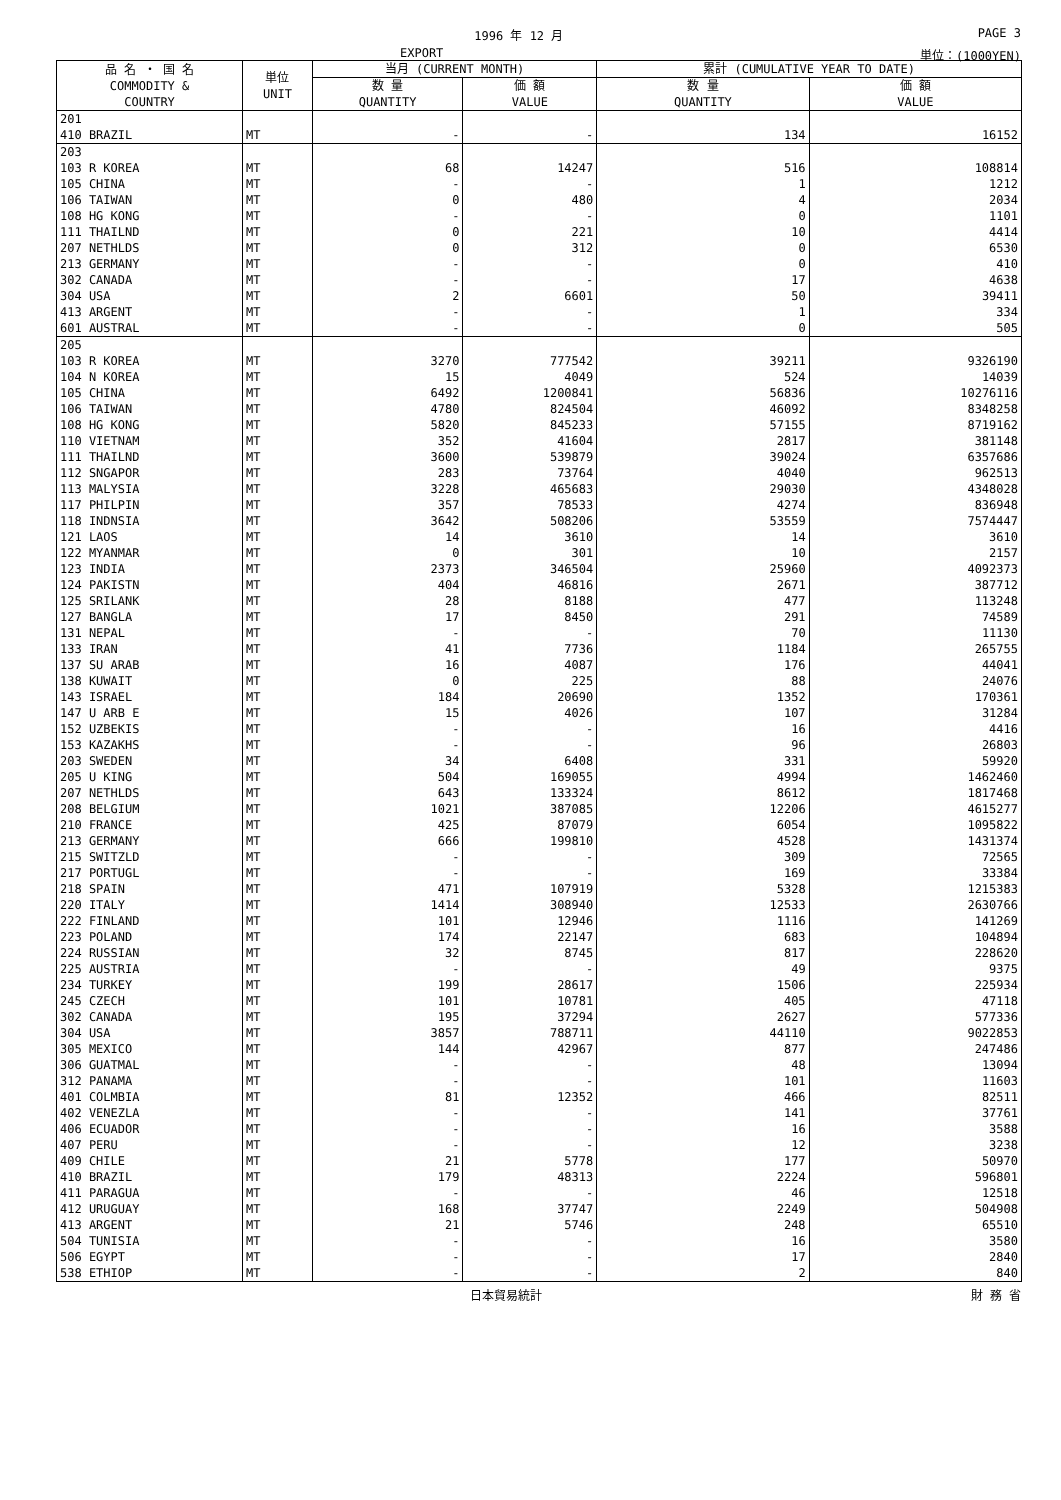1996 年 12 月 PAGE 3
EXPORT 単位：(1000YEN)
| 品 名 ・ 国 名 COMMODITY & COUNTRY | 単位 UNIT | 当月 (CURRENT MONTH) | | 累計 (CUMULATIVE YEAR TO DATE) | |
| --- | --- | --- | --- | --- | --- |
| | | 数 量 QUANTITY | 価 額 VALUE | 数 量 QUANTITY | 価 額 VALUE |
| 201 | | | | | |
| 410 BRAZIL | MT | - | - | 134 | 16152 |
| 203 | | | | | |
| 103 R KOREA | MT | 68 | 14247 | 516 | 108814 |
| 105 CHINA | MT | - | - | 1 | 1212 |
| 106 TAIWAN | MT | 0 | 480 | 4 | 2034 |
| 108 HG KONG | MT | - | - | 0 | 1101 |
| 111 THAILND | MT | 0 | 221 | 10 | 4414 |
| 207 NETHLDS | MT | 0 | 312 | 0 | 6530 |
| 213 GERMANY | MT | - | - | 0 | 410 |
| 302 CANADA | MT | - | - | 17 | 4638 |
| 304 USA | MT | 2 | 6601 | 50 | 39411 |
| 413 ARGENT | MT | - | - | 1 | 334 |
| 601 AUSTRAL | MT | - | - | 0 | 505 |
| 205 | | | | | |
| 103 R KOREA | MT | 3270 | 777542 | 39211 | 9326190 |
| 104 N KOREA | MT | 15 | 4049 | 524 | 14039 |
| 105 CHINA | MT | 6492 | 1200841 | 56836 | 10276116 |
| 106 TAIWAN | MT | 4780 | 824504 | 46092 | 8348258 |
| 108 HG KONG | MT | 5820 | 845233 | 57155 | 8719162 |
| 110 VIETNAM | MT | 352 | 41604 | 2817 | 381148 |
| 111 THAILND | MT | 3600 | 539879 | 39024 | 6357686 |
| 112 SNGAPOR | MT | 283 | 73764 | 4040 | 962513 |
| 113 MALYSIA | MT | 3228 | 465683 | 29030 | 4348028 |
| 117 PHILPIN | MT | 357 | 78533 | 4274 | 836948 |
| 118 INDNSIA | MT | 3642 | 508206 | 53559 | 7574447 |
| 121 LAOS | MT | 14 | 3610 | 14 | 3610 |
| 122 MYANMAR | MT | 0 | 301 | 10 | 2157 |
| 123 INDIA | MT | 2373 | 346504 | 25960 | 4092373 |
| 124 PAKISTN | MT | 404 | 46816 | 2671 | 387712 |
| 125 SRILANK | MT | 28 | 8188 | 477 | 113248 |
| 127 BANGLA | MT | 17 | 8450 | 291 | 74589 |
| 131 NEPAL | MT | - | - | 70 | 11130 |
| 133 IRAN | MT | 41 | 7736 | 1184 | 265755 |
| 137 SU ARAB | MT | 16 | 4087 | 176 | 44041 |
| 138 KUWAIT | MT | 0 | 225 | 88 | 24076 |
| 143 ISRAEL | MT | 184 | 20690 | 1352 | 170361 |
| 147 U ARB E | MT | 15 | 4026 | 107 | 31284 |
| 152 UZBEKIS | MT | - | - | 16 | 4416 |
| 153 KAZAKHS | MT | - | - | 96 | 26803 |
| 203 SWEDEN | MT | 34 | 6408 | 331 | 59920 |
| 205 U KING | MT | 504 | 169055 | 4994 | 1462460 |
| 207 NETHLDS | MT | 643 | 133324 | 8612 | 1817468 |
| 208 BELGIUM | MT | 1021 | 387085 | 12206 | 4615277 |
| 210 FRANCE | MT | 425 | 87079 | 6054 | 1095822 |
| 213 GERMANY | MT | 666 | 199810 | 4528 | 1431374 |
| 215 SWITZLD | MT | - | - | 309 | 72565 |
| 217 PORTUGL | MT | - | - | 169 | 33384 |
| 218 SPAIN | MT | 471 | 107919 | 5328 | 1215383 |
| 220 ITALY | MT | 1414 | 308940 | 12533 | 2630766 |
| 222 FINLAND | MT | 101 | 12946 | 1116 | 141269 |
| 223 POLAND | MT | 174 | 22147 | 683 | 104894 |
| 224 RUSSIAN | MT | 32 | 8745 | 817 | 228620 |
| 225 AUSTRIA | MT | - | - | 49 | 9375 |
| 234 TURKEY | MT | 199 | 28617 | 1506 | 225934 |
| 245 CZECH | MT | 101 | 10781 | 405 | 47118 |
| 302 CANADA | MT | 195 | 37294 | 2627 | 577336 |
| 304 USA | MT | 3857 | 788711 | 44110 | 9022853 |
| 305 MEXICO | MT | 144 | 42967 | 877 | 247486 |
| 306 GUATMAL | MT | - | - | 48 | 13094 |
| 312 PANAMA | MT | - | - | 101 | 11603 |
| 401 COLMBIA | MT | 81 | 12352 | 466 | 82511 |
| 402 VENEZLA | MT | - | - | 141 | 37761 |
| 406 ECUADOR | MT | - | - | 16 | 3588 |
| 407 PERU | MT | - | - | 12 | 3238 |
| 409 CHILE | MT | 21 | 5778 | 177 | 50970 |
| 410 BRAZIL | MT | 179 | 48313 | 2224 | 596801 |
| 411 PARAGUA | MT | - | - | 46 | 12518 |
| 412 URUGUAY | MT | 168 | 37747 | 2249 | 504908 |
| 413 ARGENT | MT | 21 | 5746 | 248 | 65510 |
| 504 TUNISIA | MT | - | - | 16 | 3580 |
| 506 EGYPT | MT | - | - | 17 | 2840 |
| 538 ETHIOP | MT | - | - | 2 | 840 |
日本貿易統計 財 務 省